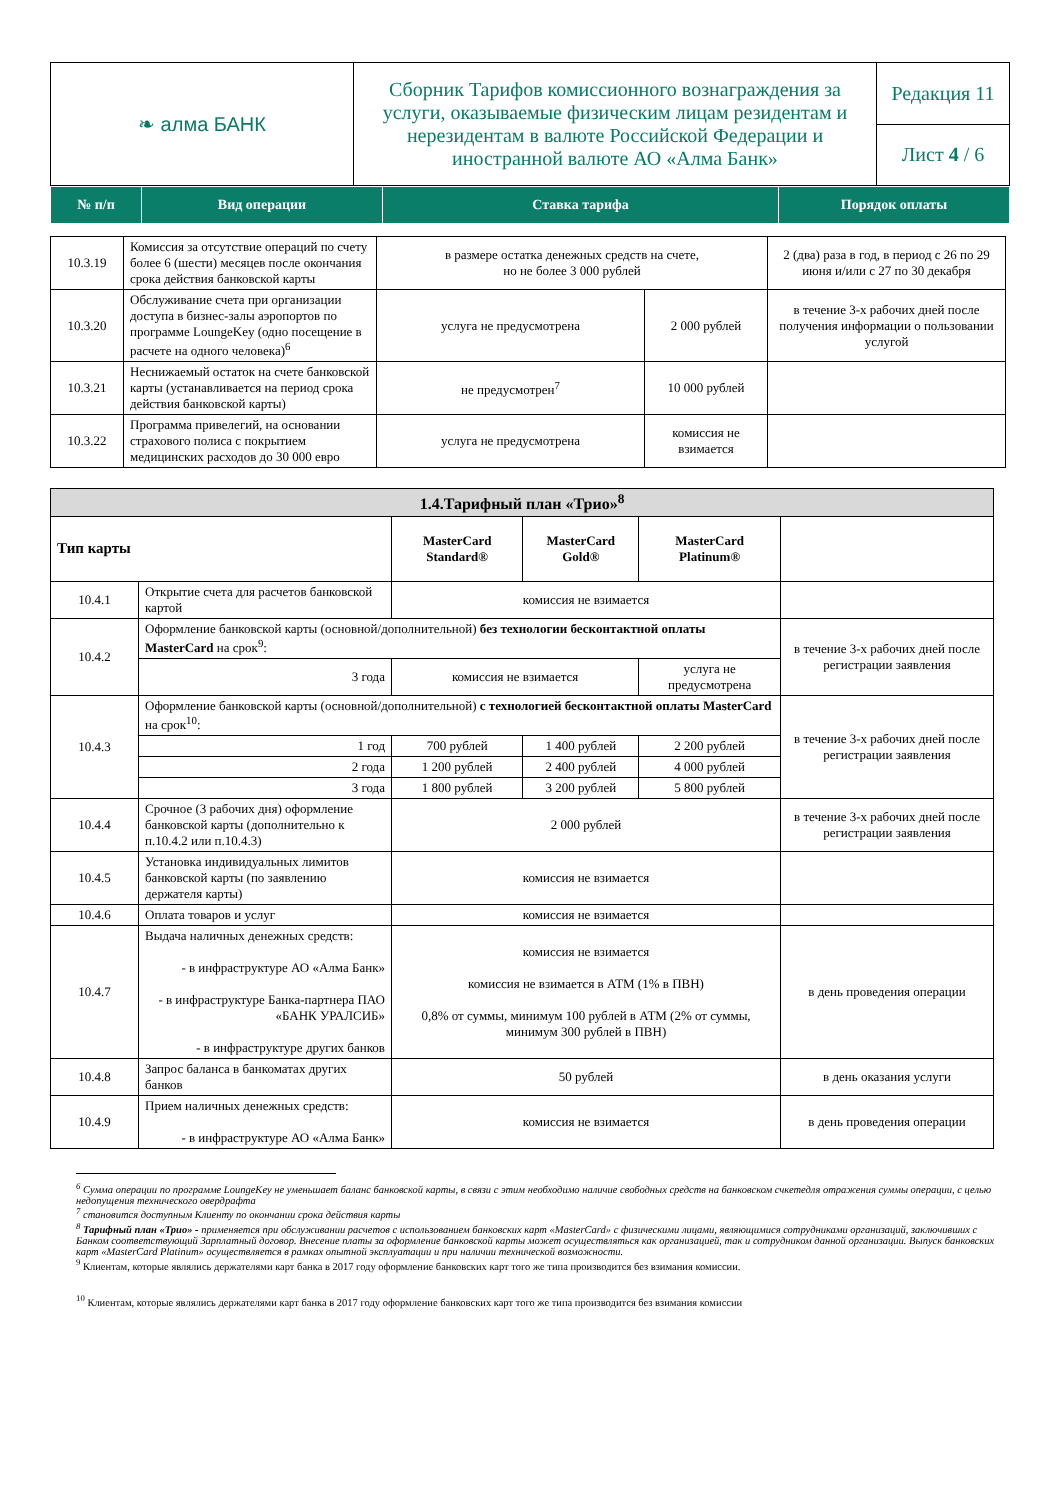| ❧ алма БАНК | Сборник Тарифов комиссионного вознаграждения за услуги, оказываемые физическим лицам резидентам и нерезидентам в валюте Российской Федерации и иностранной валюте АО «Алма Банк» | Редакция 11 |
| | | Лист 4 / 6 |
| № п/п | Вид операции | Ставка тарифа | Порядок оплаты |
| --- | --- | --- | --- |
| 10.3.19 | Комиссия за отсутствие операций по счету более 6 (шести) месяцев после окончания срока действия банковской карты | в размере остатка денежных средств на счете, но не более 3 000 рублей | | 2 (два) раза в год, в период с 26 по 29 июня и/или с 27 по 30 декабря |
| 10.3.20 | Обслуживание счета при организации доступа в бизнес-залы аэропортов по программе LoungeKey (одно посещение в расчете на одного человека)<sup>6</sup> | услуга не предусмотрена | 2 000 рублей | в течение 3-х рабочих дней после получения информации о пользовании услугой |
| 10.3.21 | Неснижаемый остаток на счете банковской карты (устанавливается на период срока действия банковской карты) | не предусмотрен<sup>7</sup> | 10 000 рублей | |
| 10.3.22 | Программа привелегий, на основании страхового полиса с покрытием медицинских расходов до 30 000 евро | услуга не предусмотрена | комиссия не взимается | |
| 1.4.Тарифный план «Трио»<sup>8</sup> | | | | | |
| Тип карты | | MasterCard Standard® | MasterCard Gold® | MasterCard Platinum® | |
| 10.4.1 | Открытие счета для расчетов банковской картой | комиссия не взимается | | | |
| 10.4.2 | Оформление банковской карты (основной/дополнительной) без технологии бесконтактной оплаты MasterCard на срок<sup>9</sup>: | | | | в течение 3-х рабочих дней после регистрации заявления |
| | 3 года | комиссия не взимается | | услуга не предусмотрена | |
| 10.4.3 | Оформление банковской карты (основной/дополнительной) с технологией бесконтактной оплаты MasterCard на срок<sup>10</sup>: | | | | в течение 3-х рабочих дней после регистрации заявления |
| | 1 год | 700 рублей | 1 400 рублей | 2 200 рублей | |
| | 2 года | 1 200 рублей | 2 400 рублей | 4 000 рублей | |
| | 3 года | 1 800 рублей | 3 200 рублей | 5 800 рублей | |
| 10.4.4 | Срочное (3 рабочих дня) оформление банковской карты (дополнительно к п.10.4.2 или п.10.4.3) | 2 000 рублей | | | в течение 3-х рабочих дней после регистрации заявления |
| 10.4.5 | Установка индивидуальных лимитов банковской карты (по заявлению держателя карты) | комиссия не взимается | | | |
| 10.4.6 | Оплата товаров и услуг | комиссия не взимается | | | |
| 10.4.7 | Выдача наличных денежных средств: - в инфраструктуре АО «Алма Банк» - в инфраструктуре Банка-партнера ПАО «БАНК УРАЛСИБ» - в инфраструктуре других банков | комиссия не взимается комиссия не взимается в АТМ (1% в ПВН) 0,8% от суммы, минимум 100 рублей в АТМ (2% от суммы, минимум 300 рублей в ПВН) | | | в день проведения операции |
| 10.4.8 | Запрос баланса в банкоматах других банков | 50 рублей | | | в день оказания услуги |
| 10.4.9 | Прием наличных денежных средств: - в инфраструктуре АО «Алма Банк» | комиссия не взимается | | | в день проведения операции |
<sup>6</sup> Сумма операции по программе LoungeKey не уменьшает баланс банковской карты, в связи с этим необходимо наличие свободных средств на банковском счкетедля отражения суммы операции, с целью недопущения технического овердрафта
<sup>7</sup> становится доступным Клиенту по окончании срока действия карты
<sup>8</sup> Тарифный план «Трио» - применяется при обслуживании расчетов с использованием банковских карт «MasterCard» с физическими лицами, являющимися сотрудниками организаций, заключивших с Банком соответствующий Зарплатный договор. Внесение платы за оформление банковской карты может осуществляться как организацией, так и сотрудником данной организации. Выпуск банковских карт «MasterCard Platinum» осуществляется в рамках опытной эксплуатации и при наличии технической возможности.
<sup>9</sup> Клиентам, которые являлись держателями карт банка в 2017 году оформление банковских карт того же типа производится без взимания комиссии.
<sup>10</sup> Клиентам, которые являлись держателями карт банка в 2017 году оформление банковских карт того же типа производится без взимания комиссии